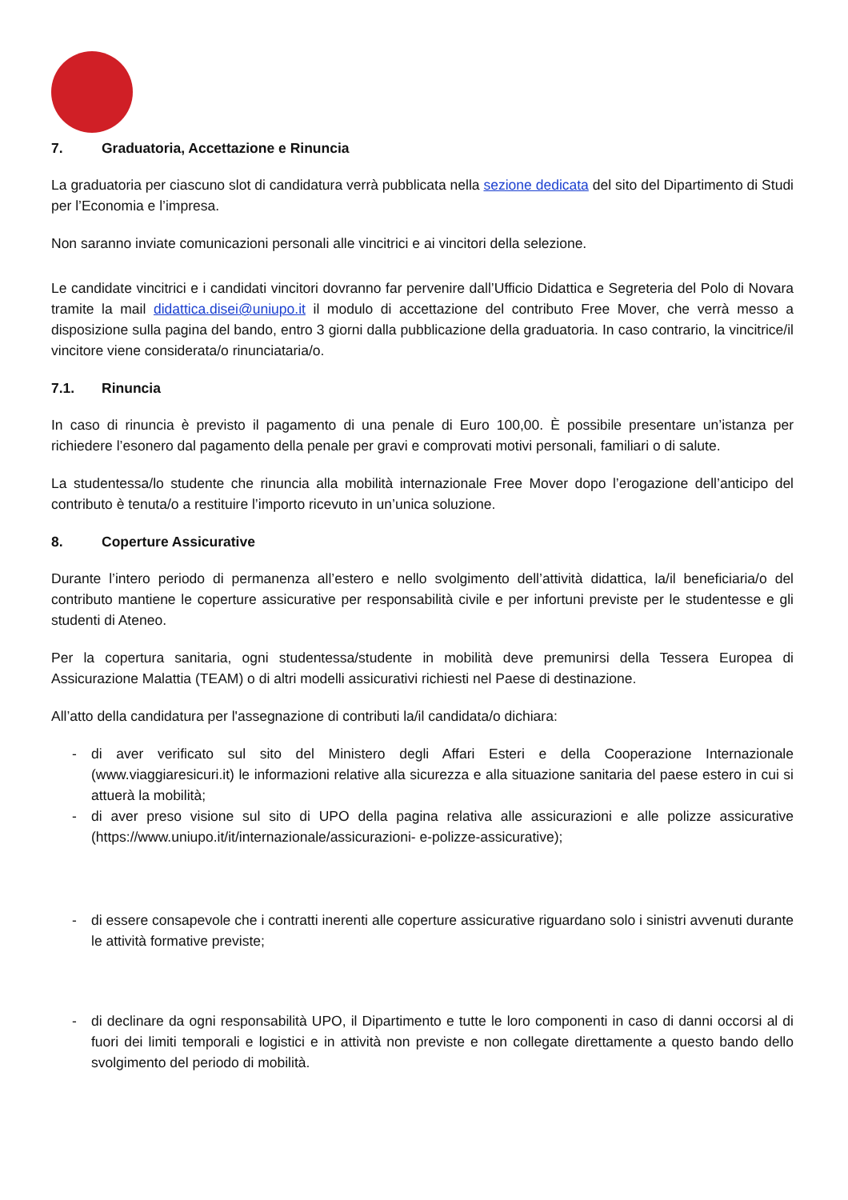7. Graduatoria, Accettazione e Rinuncia
La graduatoria per ciascuno slot di candidatura verrà pubblicata nella sezione dedicata del sito del Dipartimento di Studi per l’Economia e l’impresa.
Non saranno inviate comunicazioni personali alle vincitrici e ai vincitori della selezione.
Le candidate vincitrici e i candidati vincitori dovranno far pervenire dall’Ufficio Didattica e Segreteria del Polo di Novara tramite la mail didattica.disei@uniupo.it il modulo di accettazione del contributo Free Mover, che verrà messo a disposizione sulla pagina del bando, entro 3 giorni dalla pubblicazione della graduatoria. In caso contrario, la vincitrice/il vincitore viene considerata/o rinunciataria/o.
7.1. Rinuncia
In caso di rinuncia è previsto il pagamento di una penale di Euro 100,00. È possibile presentare un’istanza per richiedere l’esonero dal pagamento della penale per gravi e comprovati motivi personali, familiari o di salute.
La studentessa/lo studente che rinuncia alla mobilità internazionale Free Mover dopo l’erogazione dell’anticipo del contributo è tenuta/o a restituire l’importo ricevuto in un’unica soluzione.
8. Coperture Assicurative
Durante l’intero periodo di permanenza all’estero e nello svolgimento dell’attività didattica, la/il beneficiaria/o del contributo mantiene le coperture assicurative per responsabilità civile e per infortuni previste per le studentesse e gli studenti di Ateneo.
Per la copertura sanitaria, ogni studentessa/studente in mobilità deve premunirsi della Tessera Europea di Assicurazione Malattia (TEAM) o di altri modelli assicurativi richiesti nel Paese di destinazione.
All’atto della candidatura per l'assegnazione di contributi la/il candidata/o dichiara:
- di aver verificato sul sito del Ministero degli Affari Esteri e della Cooperazione Internazionale (www.viaggiaresicuri.it) le informazioni relative alla sicurezza e alla situazione sanitaria del paese estero in cui si attuerà la mobilità;
- di aver preso visione sul sito di UPO della pagina relativa alle assicurazioni e alle polizze assicurative (https://www.uniupo.it/it/internazionale/assicurazioni- e-polizze-assicurative);
- di essere consapevole che i contratti inerenti alle coperture assicurative riguardano solo i sinistri avvenuti durante le attività formative previste;
- di declinare da ogni responsabilità UPO, il Dipartimento e tutte le loro componenti in caso di danni occorsi al di fuori dei limiti temporali e logistici e in attività non previste e non collegate direttamente a questo bando dello svolgimento del periodo di mobilità.